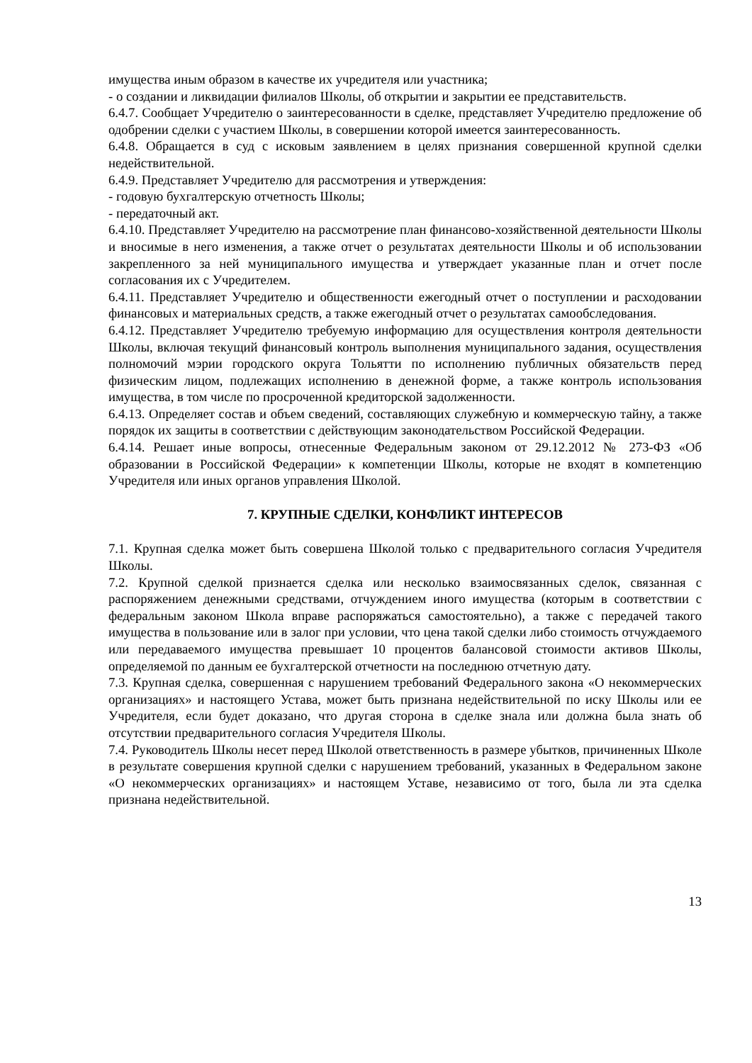имущества иным образом в качестве их учредителя или участника;
- о создании и ликвидации филиалов Школы, об открытии и закрытии ее представительств.
6.4.7. Сообщает Учредителю о заинтересованности в сделке, представляет Учредителю предложение об одобрении сделки с участием Школы, в совершении которой имеется заинтересованность.
6.4.8. Обращается в суд с исковым заявлением в целях признания совершенной крупной сделки недействительной.
6.4.9. Представляет Учредителю для рассмотрения и утверждения:
- годовую бухгалтерскую отчетность Школы;
- передаточный акт.
6.4.10. Представляет Учредителю на рассмотрение план финансово-хозяйственной деятельности Школы и вносимые в него изменения, а также отчет о результатах деятельности Школы и об использовании закрепленного за ней муниципального имущества и утверждает указанные план и отчет после согласования их с Учредителем.
6.4.11. Представляет Учредителю и общественности ежегодный отчет о поступлении и расходовании финансовых и материальных средств, а также ежегодный отчет о результатах самообследования.
6.4.12. Представляет Учредителю требуемую информацию для осуществления контроля деятельности Школы, включая текущий финансовый контроль выполнения муниципального задания, осуществления полномочий мэрии городского округа Тольятти по исполнению публичных обязательств перед физическим лицом, подлежащих исполнению в денежной форме, а также контроль использования имущества, в том числе по просроченной кредиторской задолженности.
6.4.13. Определяет состав и объем сведений, составляющих служебную и коммерческую тайну, а также порядок их защиты в соответствии с действующим законодательством Российской Федерации.
6.4.14. Решает иные вопросы, отнесенные Федеральным законом от 29.12.2012 № 273-ФЗ «Об образовании в Российской Федерации» к компетенции Школы, которые не входят в компетенцию Учредителя или иных органов управления Школой.
7. КРУПНЫЕ СДЕЛКИ, КОНФЛИКТ ИНТЕРЕСОВ
7.1. Крупная сделка может быть совершена Школой только с предварительного согласия Учредителя Школы.
7.2. Крупной сделкой признается сделка или несколько взаимосвязанных сделок, связанная с распоряжением денежными средствами, отчуждением иного имущества (которым в соответствии с федеральным законом Школа вправе распоряжаться самостоятельно), а также с передачей такого имущества в пользование или в залог при условии, что цена такой сделки либо стоимость отчуждаемого или передаваемого имущества превышает 10 процентов балансовой стоимости активов Школы, определяемой по данным ее бухгалтерской отчетности на последнюю отчетную дату.
7.3. Крупная сделка, совершенная с нарушением требований Федерального закона «О некоммерческих организациях» и настоящего Устава, может быть признана недействительной по иску Школы или ее Учредителя, если будет доказано, что другая сторона в сделке знала или должна была знать об отсутствии предварительного согласия Учредителя Школы.
7.4. Руководитель Школы несет перед Школой ответственность в размере убытков, причиненных Школе в результате совершения крупной сделки с нарушением требований, указанных в Федеральном законе «О некоммерческих организациях» и настоящем Уставе, независимо от того, была ли эта сделка признана недействительной.
13